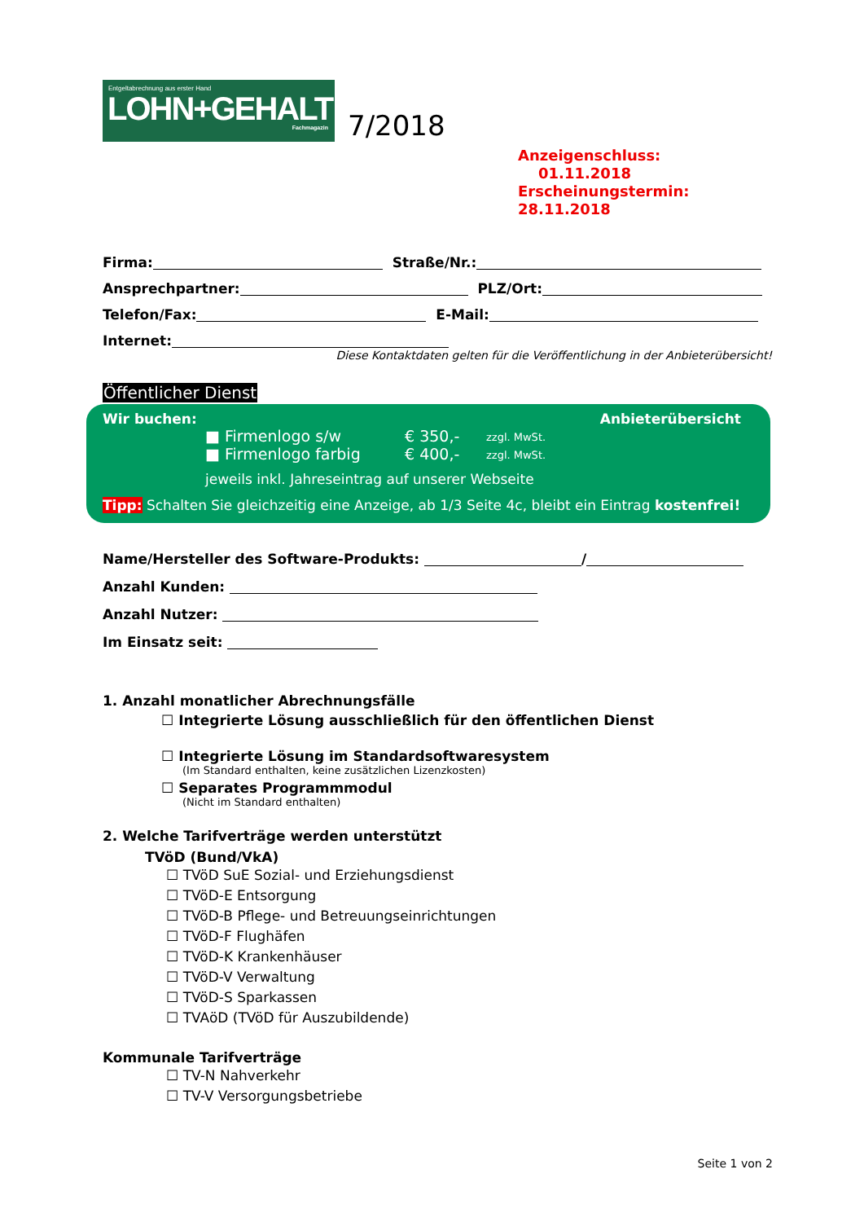Entgeltabrechnung aus erster Hand
LOHN+GEHALT
Fachmagazin
7/2018
Anzeigenschluss: 01.11.2018
Erscheinungstermin: 28.11.2018
Firma: Straße/Nr.:
Ansprechpartner: PLZ/Ort:
Telefon/Fax: E-Mail:
Internet:
Diese Kontaktdaten gelten für die Veröffentlichung in der Anbieterübersicht!
Öffentlicher Dienst
Wir buchen: Anbieterübersicht
■ Firmenlogo s/w € 350,- zzgl. MwSt.
■ Firmenlogo farbig € 400,- zzgl. MwSt.
jeweils inkl. Jahreseintrag auf unserer Webseite
Tipp: Schalten Sie gleichzeitig eine Anzeige, ab 1/3 Seite 4c, bleibt ein Eintrag kostenfrei!
Name/Hersteller des Software-Produkts: /
Anzahl Kunden:
Anzahl Nutzer:
Im Einsatz seit:
1. Anzahl monatlicher Abrechnungsfälle
☐ Integrierte Lösung ausschließlich für den öffentlichen Dienst
☐ Integrierte Lösung im Standardsoftwaresystem
(Im Standard enthalten, keine zusätzlichen Lizenzkosten)
☐ Separates Programmmodul
(Nicht im Standard enthalten)
2. Welche Tarifverträge werden unterstützt
TVöD (Bund/VkA)
☐ TVöD SuE Sozial- und Erziehungsdienst
☐ TVöD-E Entsorgung
☐ TVöD-B Pflege- und Betreuungseinrichtungen
☐ TVöD-F Flughäfen
☐ TVöD-K Krankenhäuser
☐ TVöD-V Verwaltung
☐ TVöD-S Sparkassen
☐ TVAöD (TVöD für Auszubildende)
Kommunale Tarifverträge
☐ TV-N Nahverkehr
☐ TV-V Versorgungsbetriebe
Seite 1 von 2